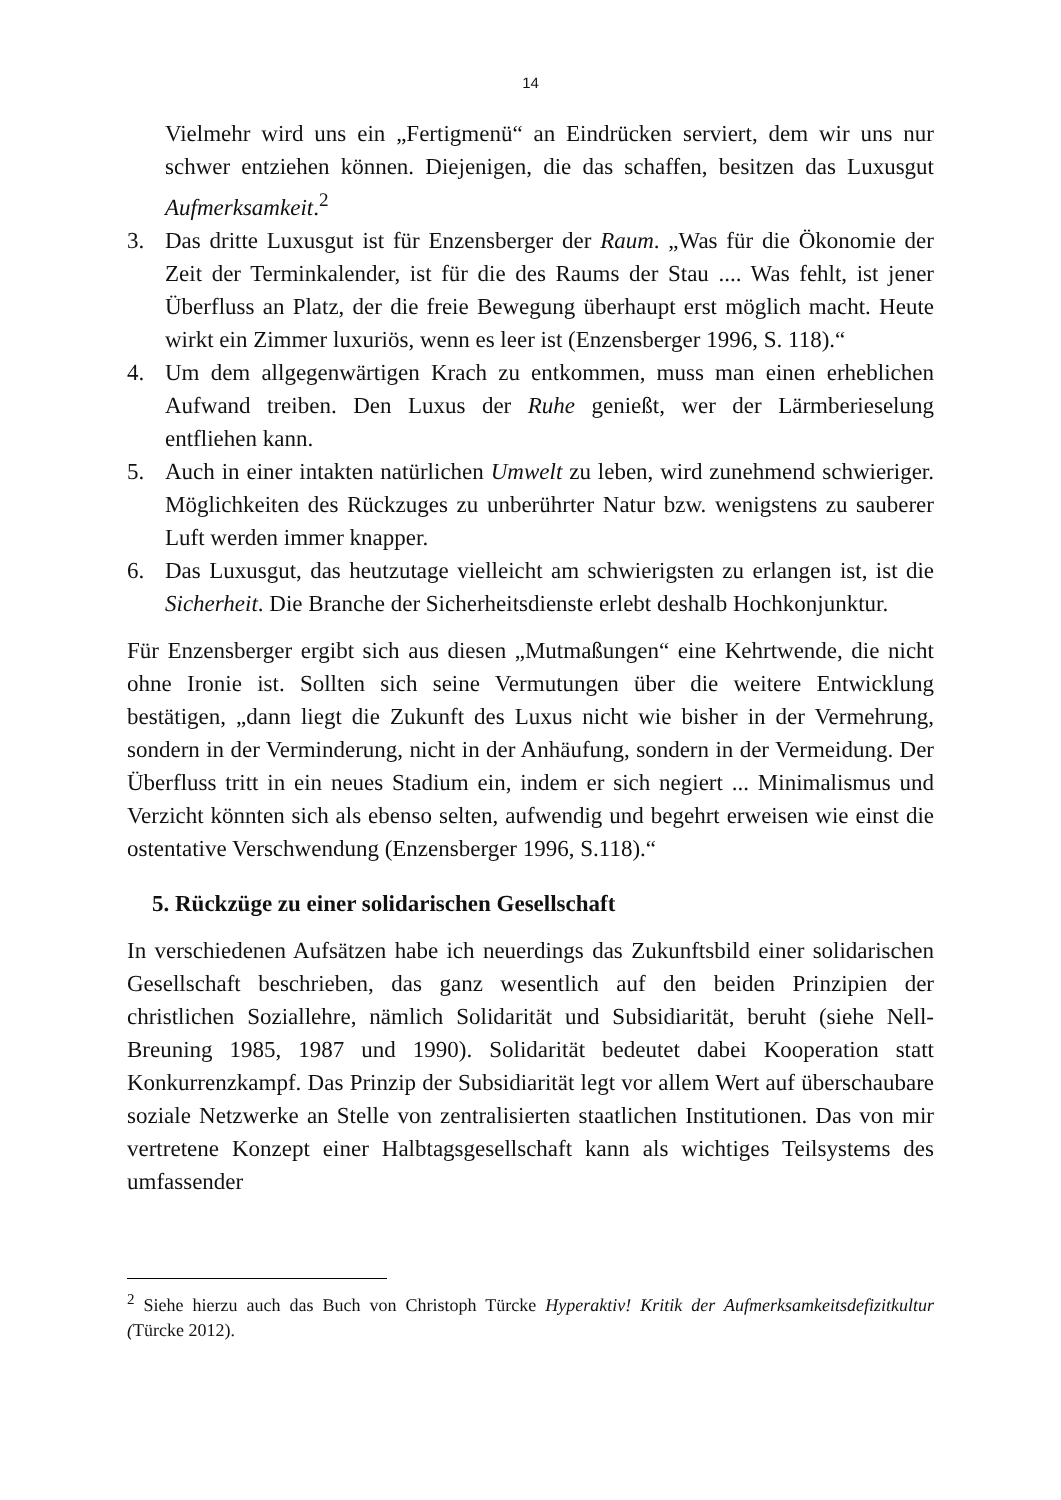14
Vielmehr wird uns ein „Fertigmenü“ an Eindrücken serviert, dem wir uns nur schwer entziehen können. Diejenigen, die das schaffen, besitzen das Luxusgut Aufmerksamkeit.<sup>2</sup>
3. Das dritte Luxusgut ist für Enzensberger der Raum. „Was für die Ökonomie der Zeit der Terminkalender, ist für die des Raums der Stau .... Was fehlt, ist jener Überfluss an Platz, der die freie Bewegung überhaupt erst möglich macht. Heute wirkt ein Zimmer luxuriös, wenn es leer ist (Enzensberger 1996, S. 118).“
4. Um dem allgegenwärtigen Krach zu entkommen, muss man einen erheblichen Aufwand treiben. Den Luxus der Ruhe genießt, wer der Lärmberieselung entfliehen kann.
5. Auch in einer intakten natürlichen Umwelt zu leben, wird zunehmend schwieriger. Möglichkeiten des Rückzuges zu unberührter Natur bzw. wenigstens zu sauberer Luft werden immer knapper.
6. Das Luxusgut, das heutzutage vielleicht am schwierigsten zu erlangen ist, ist die Sicherheit. Die Branche der Sicherheitsdienste erlebt deshalb Hochkonjunktur.
Für Enzensberger ergibt sich aus diesen „Mutmaßungen“ eine Kehrtwende, die nicht ohne Ironie ist. Sollten sich seine Vermutungen über die weitere Entwicklung bestätigen, „dann liegt die Zukunft des Luxus nicht wie bisher in der Vermehrung, sondern in der Verminderung, nicht in der Anhäufung, sondern in der Vermeidung. Der Überfluss tritt in ein neues Stadium ein, indem er sich negiert ... Minimalismus und Verzicht könnten sich als ebenso selten, aufwendig und begehrt erweisen wie einst die ostentative Verschwendung (Enzensberger 1996, S.118).“
5. Rückzüge zu einer solidarischen Gesellschaft
In verschiedenen Aufsätzen habe ich neuerdings das Zukunftsbild einer solidarischen Gesellschaft beschrieben, das ganz wesentlich auf den beiden Prinzipien der christlichen Soziallehre, nämlich Solidarität und Subsidiarität, beruht (siehe Nell-Breuning 1985, 1987 und 1990). Solidarität bedeutet dabei Kooperation statt Konkurrenzkampf. Das Prinzip der Subsidiarität legt vor allem Wert auf überschaubare soziale Netzwerke an Stelle von zentralisierten staatlichen Institutionen. Das von mir vertretene Konzept einer Halbtagsgesellschaft kann als wichtiges Teilsystems des umfassender
<sup>2</sup> Siehe hierzu auch das Buch von Christoph Türcke Hyperaktiv! Kritik der Aufmerksamkeitsdefizitkultur (Türcke 2012).